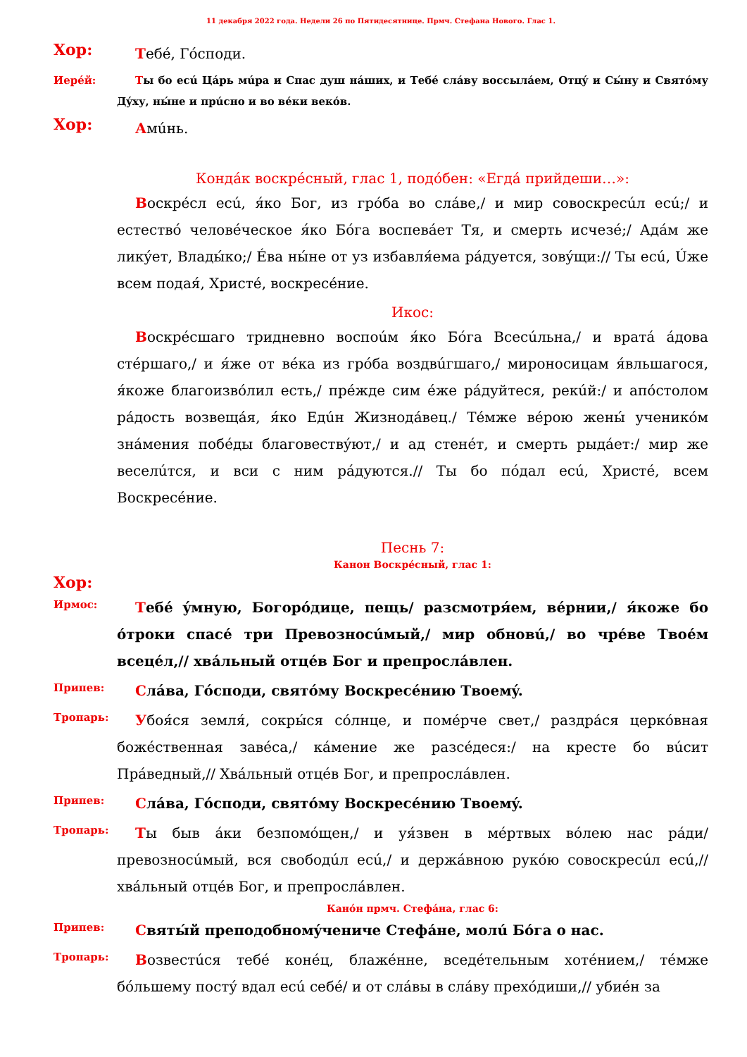11 декабря 2022 года. Недели 26 по Пятидесятнице. Прмч. Стефана Нового. Глас 1.
Хор:
Тебé, Гóсподи.
Иерéй:
Ты бо есú Цáрь мúра и Спас душ нáших, и Тебé слáву воссылáем, Отцý и Сы́ну и Святóму Дýху, ны́не и прúсно и во вéки векóв.
Хор:
Амúнь.
Кондáк воскрéсный, глас 1, подóбен: «Егдá прийдеши…»:
Воскрéсл есú, я́ко Бог, из грóба во слáве,/ и мир совоскресúл есú;/ и естествó человéческое я́ко Бóга воспевáет Тя, и смерть исчезé;/ Адáм же ликýет, Влады́ко;/ Éва ны́не от уз избавля́ема рáдуется, зовýщи:// Ты есú, Úже всем подая́, Христé, воскресéние.
Икос:
Воскрéсшаго тридневно воспоúм я́ко Бóга Всесúльна,/ и вратá áдова стéршаго,/ и я́же от вéка из грóба воздвúгшаго,/ мироносицам я́вльшагося, я́коже благоизвóлил есть,/ прéжде сим éже рáдуйтеся, рекúй:/ и апóстолом рáдость возвещáя, я́ко Едúн Жизнодáвец./ Тéмже вéрою жены́ ученикóм знáмения побéды благовествýют,/ и ад стенéт, и смерть рыдáет:/ мир же веселúтся, и вси с ним рáдуются.// Ты бо пóдал есú, Христé, всем Воскресéние.
Песнь 7:
Канон Воскрéсный, глас 1:
Хор:
Ирмос:
Тебé ýмную, Богорóдице, пещь/ разсмотря́ем, вéрнии,/ я́коже бо óтроки спасé три Превозносúмый,/ мир обновú,/ во чрéве Твоéм всецéл,// хвáльный отцéв Бог и препрослáвлен.
Припев:
Слáва, Гóсподи, святóму Воскресéнию Твоемý.
Тропарь:
Убоя́ся земля́, сокры́ся сóлнце, и помéрче свет,/ раздрáся церкóвная божéственная завéса,/ кáмение же разсéдеся:/ на кресте бо вúсит Прáведный,// Хвáльный отцéв Бог, и препрослáвлен.
Припев:
Слáва, Гóсподи, святóму Воскресéнию Твоемý.
Тропарь:
Ты быв áки безпомóщен,/ и уя́звен в мéртвых вóлею нас рáди/ превозносúмый, вся свободúл есú,/ и держáвною рукóю совоскресúл есú,// хвáльный отцéв Бог, и препрослáвлен.
Канóн прмч. Стефáна, глас 6:
Припев:
Святы́й преподобномýчениче Стефáне, молú Бóга о нас.
Тропарь:
Возвестúся тебé конéц, блажéнне, вседéтельным хотéнием,/ тéмже бóльшему постý вдал есú себé/ и от слáвы в слáву прехóдиши,// убиéн за